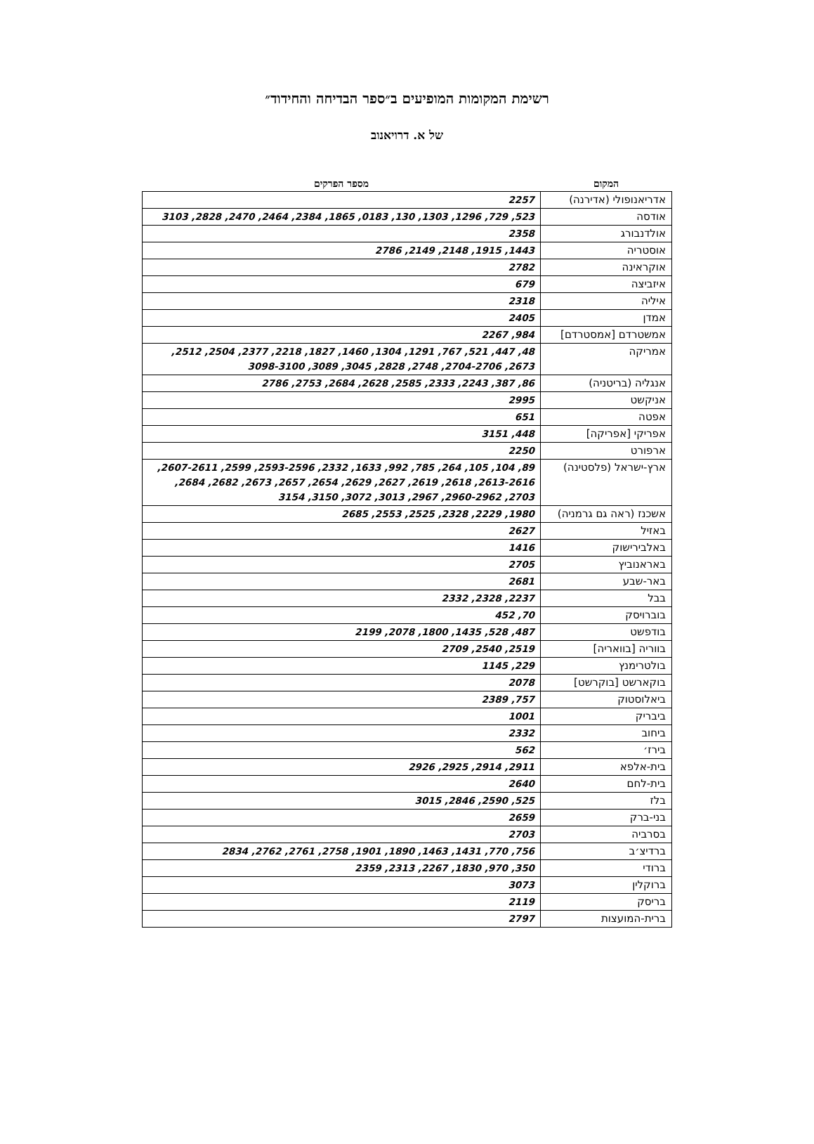רשימת המקומות המופיעים ב״ספר הבדיחה והחידוד״
של א. דרויאנוב
| המקום | מספר הפרקים |
| --- | --- |
| אדריאנופולי (אדירנה) | 2257 |
| אודסה | 523, 729, 1296, 1303, 130, 0183, 1865, 2384, 2464, 2470, 2828, 3103 |
| אולדנבורג | 2358 |
| אוסטריה | 1443, 1915, 2148, 2149, 2786 |
| אוקראינה | 2782 |
| איזביצה | 679 |
| איליה | 2318 |
| אמדן | 2405 |
| אמשטרדם [אמסטרדם] | 984, 2267 |
| אמריקה | 48, 447, 521, 767, 1291, 1304, 1460, 1827, 2218, 2377, 2504, 2512, 2673, 2704-2706, 2748, 2828, 3045, 3089, 3098-3100 |
| אנגליה (בריטניה) | 86, 387, 2243, 2333, 2585, 2628, 2684, 2753, 2786 |
| אניקשט | 2995 |
| אפטה | 651 |
| אפריקי [אפריקה] | 448, 3151 |
| ארפורט | 2250 |
| ארץ-ישראל (פלסטינה) | 89, 104, 105, 264, 785, 992, 1633, 2332, 2593-2596, 2599, 2607-2611, 2613-2616, 2618, 2619, 2627, 2629, 2654, 2657, 2673, 2682, 2684, 2703, 2960-2962, 2967, 3013, 3072, 3150, 3154 |
| אשכנז (ראה גם גרמניה) | 1980, 2229, 2328, 2525, 2553, 2685 |
| באזיל | 2627 |
| באלבירישוק | 1416 |
| באראנוביץ | 2705 |
| באר-שבע | 2681 |
| בבל | 2237, 2328, 2332 |
| בוברויסק | 70, 452 |
| בודפשט | 487, 528, 1435, 1800, 2078, 2199 |
| בווריה [בוואריה] | 2519, 2540, 2709 |
| בולטרימנץ | 229, 1145 |
| בוקארשט [בוקרשט] | 2078 |
| ביאלוסטוק | 757, 2389 |
| ביבריק | 1001 |
| ביחוב | 2332 |
| בירז׳ | 562 |
| בית-אלפא | 2911, 2914, 2925, 2926 |
| בית-לחם | 2640 |
| בלז | 525, 2590, 2846, 3015 |
| בני-ברק | 2659 |
| בסרביה | 2703 |
| ברדיצ׳ב | 756, 770, 1431, 1463, 1890, 1901, 2758, 2761, 2762, 2834 |
| ברודי | 350, 970, 1830, 2267, 2313, 2359 |
| ברוקלין | 3073 |
| בריסק | 2119 |
| ברית-המועצות | 2797 |